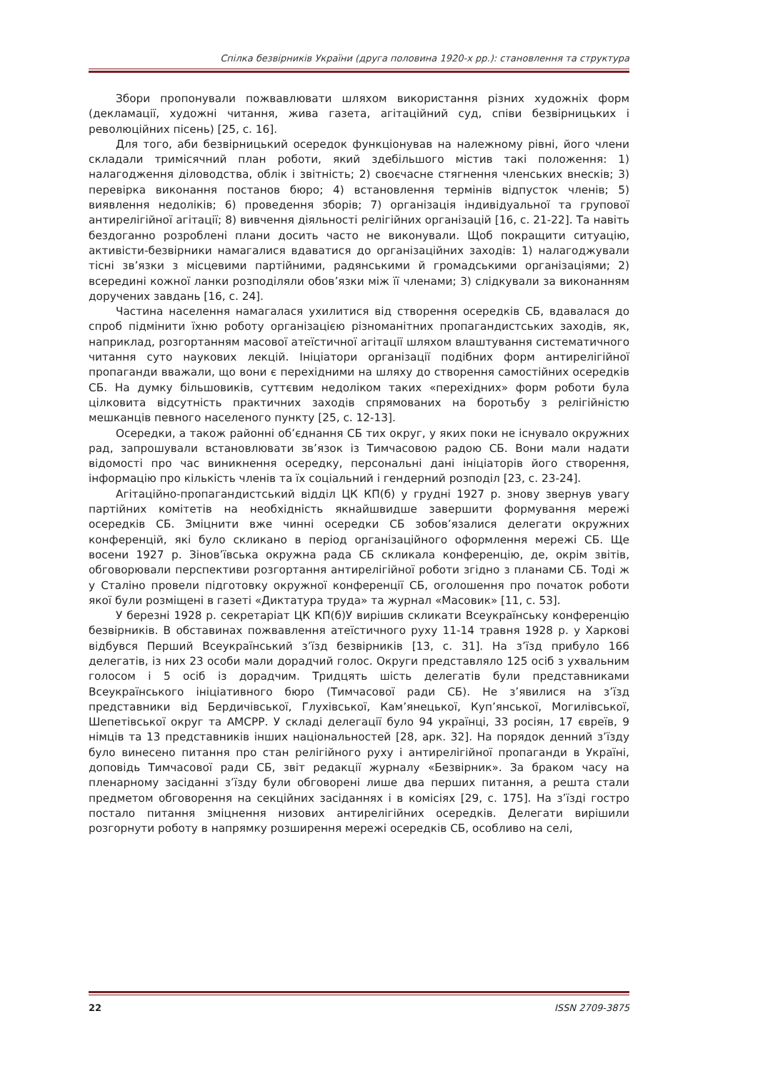Спілка безвірників України (друга половина 1920-х рр.): становлення та структура
Збори пропонували пожвавлювати шляхом використання різних художніх форм (декламації, художні читання, жива газета, агітаційний суд, співи безвірницьких і революційних пісень) [25, с. 16].
Для того, аби безвірницький осередок функціонував на належному рівні, його члени складали тримісячний план роботи, який здебільшого містив такі положення: 1) налагодження діловодства, облік і звітність; 2) своєчасне стягнення членських внесків; 3) перевірка виконання постанов бюро; 4) встановлення термінів відпусток членів; 5) виявлення недоліків; 6) проведення зборів; 7) організація індивідуальної та групової антирелігійної агітації; 8) вивчення діяльності релігійних організацій [16, с. 21-22]. Та навіть бездоганно розроблені плани досить часто не виконували. Щоб покращити ситуацію, активісти-безвірники намагалися вдаватися до організаційних заходів: 1) налагоджували тісні зв’язки з місцевими партійними, радянськими й громадськими організаціями; 2) всередині кожної ланки розподіляли обов’язки між її членами; 3) слідкували за виконанням доручених завдань [16, с. 24].
Частина населення намагалася ухилитися від створення осередків СБ, вдавалася до спроб підмінити їхню роботу організацією різноманітних пропагандистських заходів, як, наприклад, розгортанням масової атеїстичної агітації шляхом влаштування систематичного читання суто наукових лекцій. Ініціатори організації подібних форм антирелігійної пропаганди вважали, що вони є перехідними на шляху до створення самостійних осередків СБ. На думку більшовиків, суттєвим недоліком таких «перехідних» форм роботи була цілковита відсутність практичних заходів спрямованих на боротьбу з релігійністю мешканців певного населеного пункту [25, с. 12-13].
Осередки, а також районні об’єднання СБ тих округ, у яких поки не існувало окружних рад, запрошували встановлювати зв’язок із Тимчасовою радою СБ. Вони мали надати відомості про час виникнення осередку, персональні дані ініціаторів його створення, інформацію про кількість членів та їх соціальний і гендерний розподіл [23, с. 23-24].
Агітаційно-пропагандистський відділ ЦК КП(б) у грудні 1927 р. знову звернув увагу партійних комітетів на необхідність якнайшвидше завершити формування мережі осередків СБ. Зміцнити вже чинні осередки СБ зобов’язалися делегати окружних конференцій, які було скликано в період організаційного оформлення мережі СБ. Ще восени 1927 р. Зінов’ївська окружна рада СБ скликала конференцію, де, окрім звітів, обговорювали перспективи розгортання антирелігійної роботи згідно з планами СБ. Тоді ж у Сталіно провели підготовку окружної конференції СБ, оголошення про початок роботи якої були розміщені в газеті «Диктатура труда» та журнал «Масовик» [11, с. 53].
У березні 1928 р. секретаріат ЦК КП(б)У вирішив скликати Всеукраїнську конференцію безвірників. В обставинах пожвавлення атеїстичного руху 11-14 травня 1928 р. у Харкові відбувся Перший Всеукраїнський з’їзд безвірників [13, с. 31]. На з’їзд прибуло 166 делегатів, із них 23 особи мали дорадчий голос. Округи представляло 125 осіб з ухвальним голосом і 5 осіб із дорадчим. Тридцять шість делегатів були представниками Всеукраїнського ініціативного бюро (Тимчасової ради СБ). Не з’явилися на з’їзд представники від Бердичівської, Глухівської, Кам’янецької, Куп’янської, Могилівської, Шепетівської округ та АМСРР. У складі делегації було 94 українці, 33 росіян, 17 євреїв, 9 німців та 13 представників інших національностей [28, арк. 32]. На порядок денний з’їзду було винесено питання про стан релігійного руху і антирелігійної пропаганди в Україні, доповідь Тимчасової ради СБ, звіт редакції журналу «Безвірник». За браком часу на пленарному засіданні з’їзду були обговорені лише два перших питання, а решта стали предметом обговорення на секційних засіданнях і в комісіях [29, с. 175]. На з’їзді гостро постало питання зміцнення низових антирелігійних осередків. Делегати вирішили розгорнути роботу в напрямку розширення мережі осередків СБ, особливо на селі,
22 ISSN 2709-3875